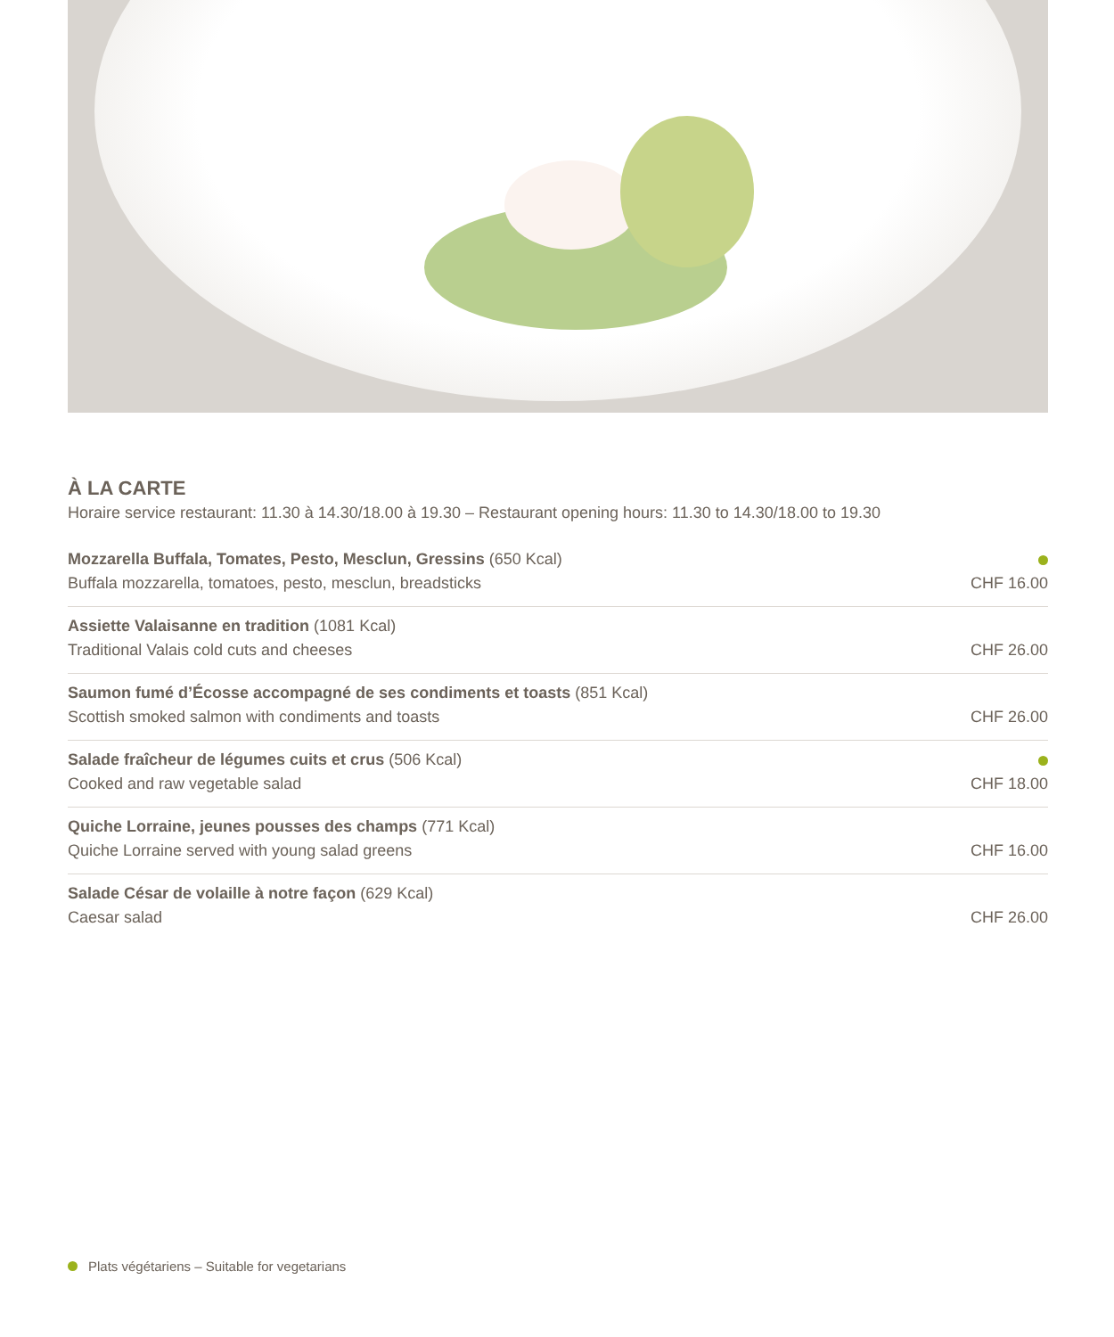À LA CARTE
Horaire service restaurant: 11.30 à 14.30/18.00 à 19.30 – Restaurant opening hours: 11.30 to 14.30/18.00 to 19.30
Mozzarella Buffala, Tomates, Pesto, Mesclun, Gressins (650 Kcal)
Buffala mozzarella, tomatoes, pesto, mesclun, breadsticks
CHF 16.00
Assiette Valaisanne en tradition (1081 Kcal)
Traditional Valais cold cuts and cheeses
CHF 26.00
Saumon fumé d’Écosse accompagné de ses condiments et toasts (851 Kcal)
Scottish smoked salmon with condiments and toasts
CHF 26.00
Salade fraîcheur de légumes cuits et crus (506 Kcal)
Cooked and raw vegetable salad
CHF 18.00
Quiche Lorraine, jeunes pousses des champs (771 Kcal)
Quiche Lorraine served with young salad greens
CHF 16.00
Salade César de volaille à notre façon (629 Kcal)
Caesar salad
CHF 26.00
Plats végétariens – Suitable for vegetarians